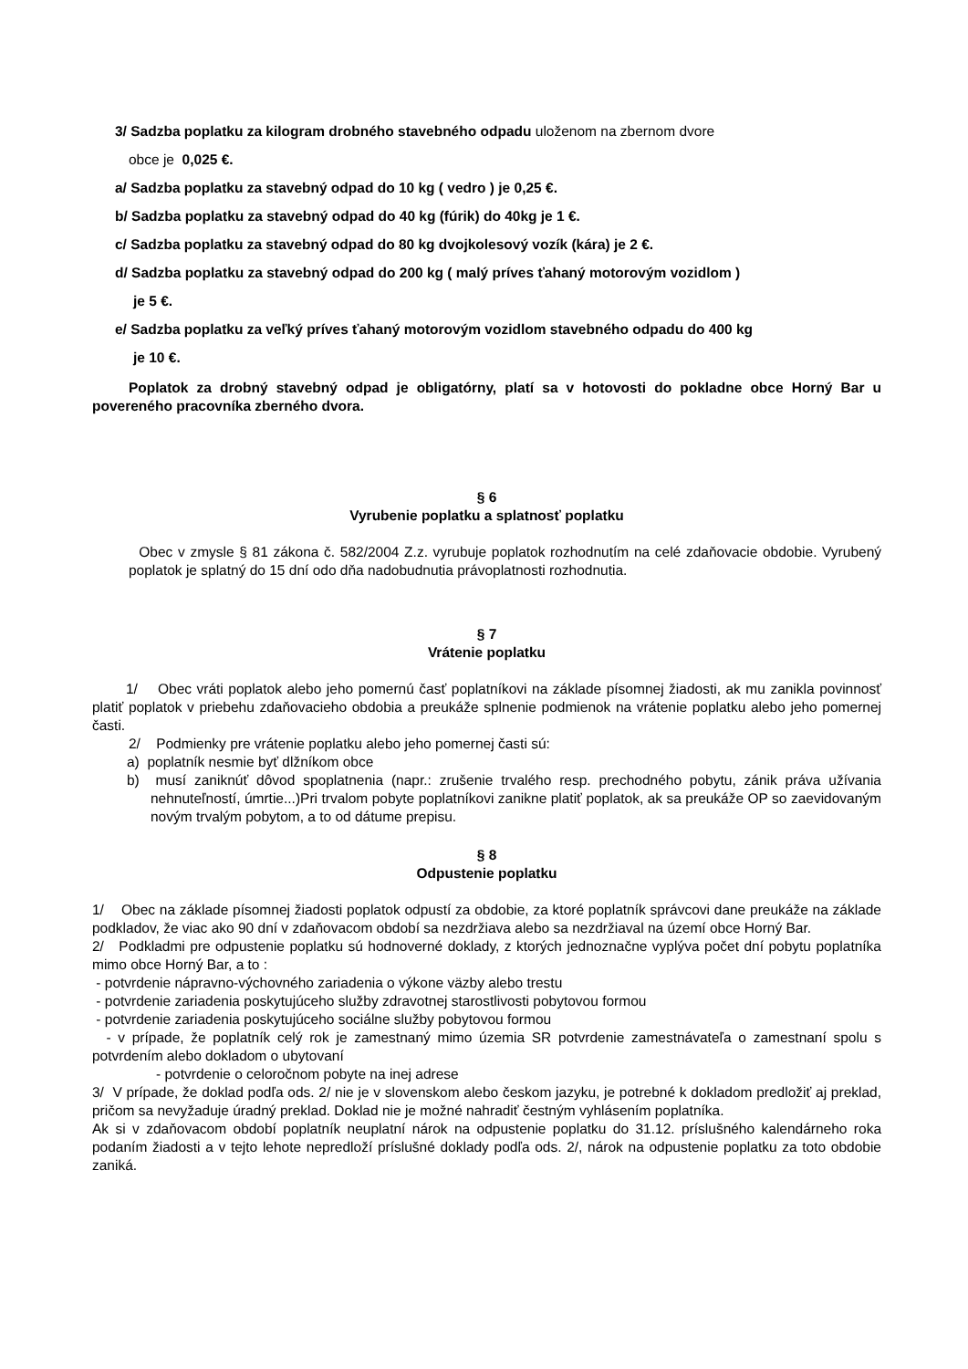3/ Sadzba poplatku za kilogram drobného stavebného odpadu uloženom na zbernom dvore
obce je 0,025 €.
a/ Sadzba poplatku za stavebný odpad do 10 kg ( vedro ) je 0,25 €.
b/ Sadzba poplatku za stavebný odpad do 40 kg (fúrik) do 40kg je 1 €.
c/ Sadzba poplatku za stavebný odpad do 80 kg dvojkolesový vozík (kára) je 2 €.
d/ Sadzba poplatku za stavebný odpad do 200 kg ( malý príves ťahaný motorovým vozidlom )
je 5 €.
e/ Sadzba poplatku za veľký príves ťahaný motorovým vozidlom stavebného odpadu do 400 kg
je 10 €.
Poplatok za drobný stavebný odpad je obligatórny, platí sa v hotovosti do pokladne obce Horný Bar u povereného pracovníka zberného dvora.
§ 6
Vyrubenie poplatku a splatnosť poplatku
Obec v zmysle § 81 zákona č. 582/2004 Z.z. vyrubuje poplatok rozhodnutím na celé zdaňovacie obdobie. Vyrubený poplatok je splatný do 15 dní odo dňa nadobudnutia právoplatnosti rozhodnutia.
§ 7
Vrátenie poplatku
1/ Obec vráti poplatok alebo jeho pomernú časť poplatníkovi na základe písomnej žiadosti, ak mu zanikla povinnosť platiť poplatok v priebehu zdaňovacieho obdobia a preukáže splnenie podmienok na vrátenie poplatku alebo jeho pomernej časti.
2/ Podmienky pre vrátenie poplatku alebo jeho pomernej časti sú:
a) poplatník nesmie byť dlžníkom obce
b) musí zaniknúť dôvod spoplatnenia (napr.: zrušenie trvalého resp. prechodného pobytu, zánik práva užívania nehnuteľností, úmrtie...)Pri trvalom pobyte poplatníkovi zanikne platiť poplatok, ak sa preukáže OP so zaevidovaným novým trvalým pobytom, a to od dátume prepisu.
§ 8
Odpustenie poplatku
1/ Obec na základe písomnej žiadosti poplatok odpustí za obdobie, za ktoré poplatník správcovi dane preukáže na základe podkladov, že viac ako 90 dní v zdaňovacom období sa nezdržiava alebo sa nezdržiaval na území obce Horný Bar.
2/ Podkladmi pre odpustenie poplatku sú hodnoverné doklady, z ktorých jednoznačne vyplýva počet dní pobytu poplatníka mimo obce Horný Bar, a to :
- potvrdenie nápravno-výchovného zariadenia o výkone väzby alebo trestu
- potvrdenie zariadenia poskytujúceho služby zdravotnej starostlivosti pobytovou formou
- potvrdenie zariadenia poskytujúceho sociálne služby pobytovou formou
- v prípade, že poplatník celý rok je zamestnaný mimo územia SR potvrdenie zamestnávateľa o zamestnaní spolu s potvrdením alebo dokladom o ubytovaní
- potvrdenie o celoročnom pobyte na inej adrese
3/ V prípade, že doklad podľa ods. 2/ nie je v slovenskom alebo českom jazyku, je potrebné k dokladom predložiť aj preklad, pričom sa nevyžaduje úradný preklad. Doklad nie je možné nahradiť čestným vyhlásením poplatníka.
Ak si v zdaňovacom období poplatník neuplatní nárok na odpustenie poplatku do 31.12. príslušného kalendárneho roka podaním žiadosti a v tejto lehote nepredloží príslušné doklady podľa ods. 2/, nárok na odpustenie poplatku za toto obdobie zaniká.